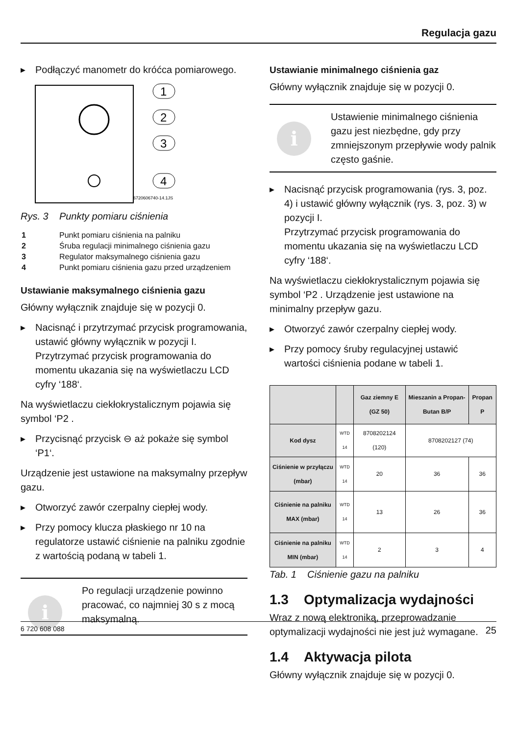Regulacja gazu
▶ Podłączyć manometr do króćca pomiarowego.
1
2
3
4
6720606740-14.1JS
Rys. 3 Punkty pomiaru ciśnienia
| 1 | Punkt pomiaru ciśnienia na palniku |
| 2 | Śruba regulacji minimalnego ciśnienia gazu |
| 3 | Regulator maksymalnego ciśnienia gazu |
| 4 | Punkt pomiaru ciśnienia gazu przed urządzeniem |
Ustawianie maksymalnego ciśnienia gazu
Główny wyłącznik znajduje się w pozycji 0.
▶ Nacisnąć i przytrzymać przycisk programowania, ustawić główny wyłącznik w pozycji I.
Przytrzymać przycisk programowania do momentu ukazania się na wyświetlaczu LCD cyfry ‘188‘.
Na wyświetlaczu ciekłokrystalicznym pojawia się symbol ‘P2 .
▶ Przycisnąć przycisk ⊖ aż pokaże się symbol ‘P1‘.
Urządzenie jest ustawione na maksymalny przepływ gazu.
▶ Otworzyć zawór czerpalny ciepłej wody.
▶ Przy pomocy klucza płaskiego nr 10 na regulatorze ustawić ciśnienie na palniku zgodnie z wartością podaną w tabeli 1.
i
Po regulacji urządzenie powinno pracować, co najmniej 30 s z mocą maksymalną.
Ustawianie minimalnego ciśnienia gaz
Główny wyłącznik znajduje się w pozycji 0.
i
Ustawienie minimalnego ciśnienia gazu jest niezbędne, gdy przy zmniejszonym przepływie wody palnik często gaśnie.
▶ Nacisnąć przycisk programowania (rys. 3, poz. 4) i ustawić główny wyłącznik (rys. 3, poz. 3) w pozycji I.
Przytrzymać przycisk programowania do momentu ukazania się na wyświetlaczu LCD cyfry ‘188‘.
Na wyświetlaczu ciekłokrystalicznym pojawia się symbol ‘P2 . Urządzenie jest ustawione na minimalny przepływ gazu.
▶ Otworzyć zawór czerpalny ciepłej wody.
▶ Przy pomocy śruby regulacyjnej ustawić wartości ciśnienia podane w tabeli 1.
| | | Gaz ziemny E (GZ 50) | Mieszanin a Propan-Butan B/P | Propan P |
| --- | --- | --- | --- | --- |
| Kod dysz | WTD 14 | 8708202124 (120) | 8708202127 (74) | |
| Ciśnienie w przyłączu (mbar) | WTD 14 | 20 | 36 | 36 |
| Ciśnienie na palniku MAX (mbar) | WTD 14 | 13 | 26 | 36 |
| Ciśnienie na palniku MIN (mbar) | WTD 14 | 2 | 3 | 4 |
Tab. 1 Ciśnienie gazu na palniku
1.3 Optymalizacja wydajności
Wraz z nową elektroniką, przeprowadzanie optymalizacji wydajności nie jest już wymagane.
1.4 Aktywacja pilota
Główny wyłącznik znajduje się w pozycji 0.
6 720 608 088 25